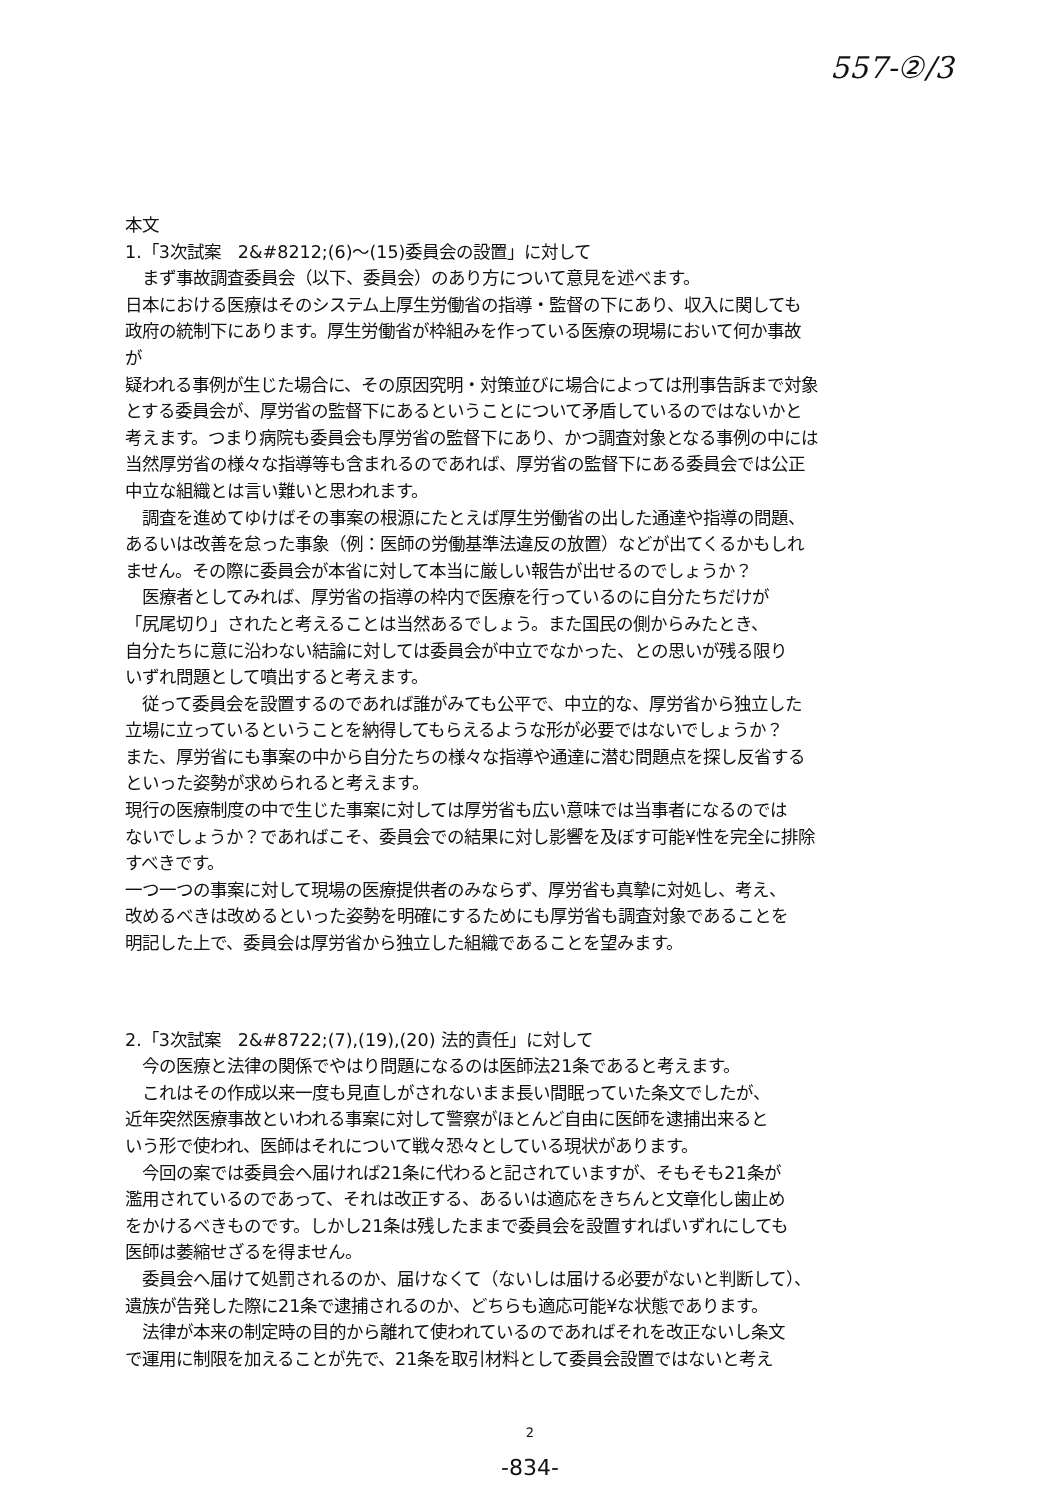557-②/3
本文
1.「3次試案　2&#8212;(6)～(15)委員会の設置」に対して
　まず事故調査委員会（以下、委員会）のあり方について意見を述べます。
日本における医療はそのシステム上厚生労働省の指導・監督の下にあり、収入に関しても
政府の統制下にあります。厚生労働省が枠組みを作っている医療の現場において何か事故
が
疑われる事例が生じた場合に、その原因究明・対策並びに場合によっては刑事告訴まで対象
とする委員会が、厚労省の監督下にあるということについて矛盾しているのではないかと
考えます。つまり病院も委員会も厚労省の監督下にあり、かつ調査対象となる事例の中には
当然厚労省の様々な指導等も含まれるのであれば、厚労省の監督下にある委員会では公正
中立な組織とは言い難いと思われます。
　調査を進めてゆけばその事案の根源にたとえば厚生労働省の出した通達や指導の問題、
あるいは改善を怠った事象（例：医師の労働基準法違反の放置）などが出てくるかもしれ
ません。その際に委員会が本省に対して本当に厳しい報告が出せるのでしょうか？
　医療者としてみれば、厚労省の指導の枠内で医療を行っているのに自分たちだけが
「尻尾切り」されたと考えることは当然あるでしょう。また国民の側からみたとき、
自分たちに意に沿わない結論に対しては委員会が中立でなかった、との思いが残る限り
いずれ問題として噴出すると考えます。
　従って委員会を設置するのであれば誰がみても公平で、中立的な、厚労省から独立した
立場に立っているということを納得してもらえるような形が必要ではないでしょうか？
また、厚労省にも事案の中から自分たちの様々な指導や通達に潜む問題点を探し反省する
といった姿勢が求められると考えます。
現行の医療制度の中で生じた事案に対しては厚労省も広い意味では当事者になるのでは
ないでしょうか？であればこそ、委員会での結果に対し影響を及ぼす可能¥性を完全に排除
すべきです。
一つ一つの事案に対して現場の医療提供者のみならず、厚労省も真摯に対処し、考え、
改めるべきは改めるといった姿勢を明確にするためにも厚労省も調査対象であることを
明記した上で、委員会は厚労省から独立した組織であることを望みます。
2.「3次試案　2&#8722;(7),(19),(20) 法的責任」に対して
　今の医療と法律の関係でやはり問題になるのは医師法21条であると考えます。
　これはその作成以来一度も見直しがされないまま長い間眠っていた条文でしたが、
近年突然医療事故といわれる事案に対して警察がほとんど自由に医師を逮捕出来ると
いう形で使われ、医師はそれについて戦々恐々としている現状があります。
　今回の案では委員会へ届ければ21条に代わると記されていますが、そもそも21条が
濫用されているのであって、それは改正する、あるいは適応をきちんと文章化し歯止め
をかけるべきものです。しかし21条は残したままで委員会を設置すればいずれにしても
医師は萎縮せざるを得ません。
　委員会へ届けて処罰されるのか、届けなくて（ないしは届ける必要がないと判断して）、
遺族が告発した際に21条で逮捕されるのか、どちらも適応可能¥な状態であります。
　法律が本来の制定時の目的から離れて使われているのであればそれを改正ないし条文
で運用に制限を加えることが先で、21条を取引材料として委員会設置ではないと考え
2
-834-